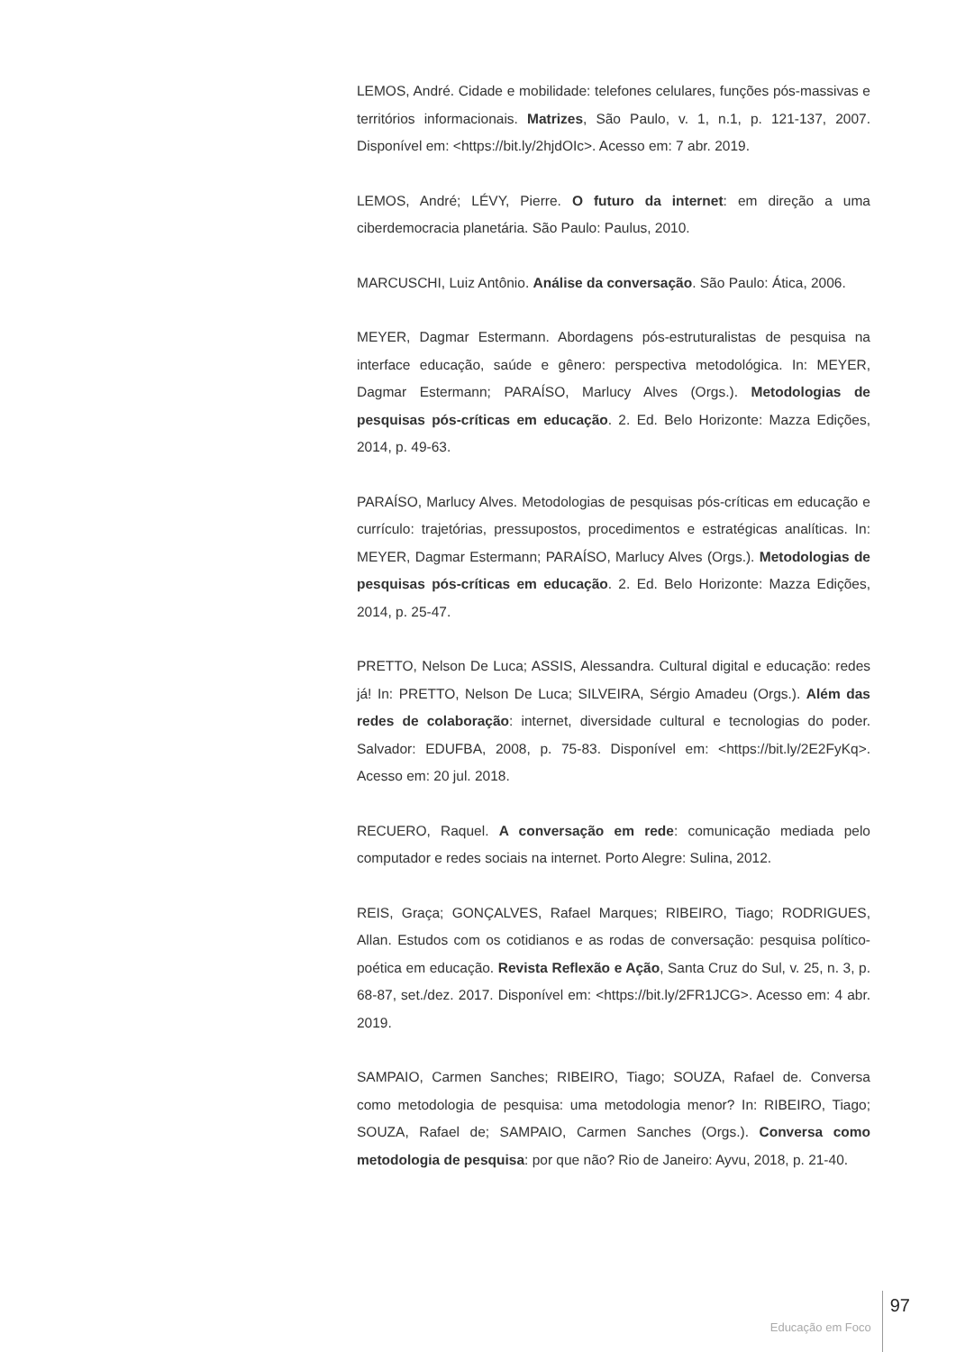LEMOS, André. Cidade e mobilidade: telefones celulares, funções pós-massivas e territórios informacionais. Matrizes, São Paulo, v. 1, n.1, p. 121-137, 2007. Disponível em: <https://bit.ly/2hjdOIc>. Acesso em: 7 abr. 2019.
LEMOS, André; LÉVY, Pierre. O futuro da internet: em direção a uma ciberdemocracia planetária. São Paulo: Paulus, 2010.
MARCUSCHI, Luiz Antônio. Análise da conversação. São Paulo: Ática, 2006.
MEYER, Dagmar Estermann. Abordagens pós-estruturalistas de pesquisa na interface educação, saúde e gênero: perspectiva metodológica. In: MEYER, Dagmar Estermann; PARAÍSO, Marlucy Alves (Orgs.). Metodologias de pesquisas pós-críticas em educação. 2. Ed. Belo Horizonte: Mazza Edições, 2014, p. 49-63.
PARAÍSO, Marlucy Alves. Metodologias de pesquisas pós-críticas em educação e currículo: trajetórias, pressupostos, procedimentos e estratégicas analíticas. In: MEYER, Dagmar Estermann; PARAÍSO, Marlucy Alves (Orgs.). Metodologias de pesquisas pós-críticas em educação. 2. Ed. Belo Horizonte: Mazza Edições, 2014, p. 25-47.
PRETTO, Nelson De Luca; ASSIS, Alessandra. Cultural digital e educação: redes já! In: PRETTO, Nelson De Luca; SILVEIRA, Sérgio Amadeu (Orgs.). Além das redes de colaboração: internet, diversidade cultural e tecnologias do poder. Salvador: EDUFBA, 2008, p. 75-83. Disponível em: <https://bit.ly/2E2FyKq>. Acesso em: 20 jul. 2018.
RECUERO, Raquel. A conversação em rede: comunicação mediada pelo computador e redes sociais na internet. Porto Alegre: Sulina, 2012.
REIS, Graça; GONÇALVES, Rafael Marques; RIBEIRO, Tiago; RODRIGUES, Allan. Estudos com os cotidianos e as rodas de conversação: pesquisa político-poética em educação. Revista Reflexão e Ação, Santa Cruz do Sul, v. 25, n. 3, p. 68-87, set./dez. 2017. Disponível em: <https://bit.ly/2FR1JCG>. Acesso em: 4 abr. 2019.
SAMPAIO, Carmen Sanches; RIBEIRO, Tiago; SOUZA, Rafael de. Conversa como metodologia de pesquisa: uma metodologia menor? In: RIBEIRO, Tiago; SOUZA, Rafael de; SAMPAIO, Carmen Sanches (Orgs.). Conversa como metodologia de pesquisa: por que não? Rio de Janeiro: Ayvu, 2018, p. 21-40.
Educação em Foco 97